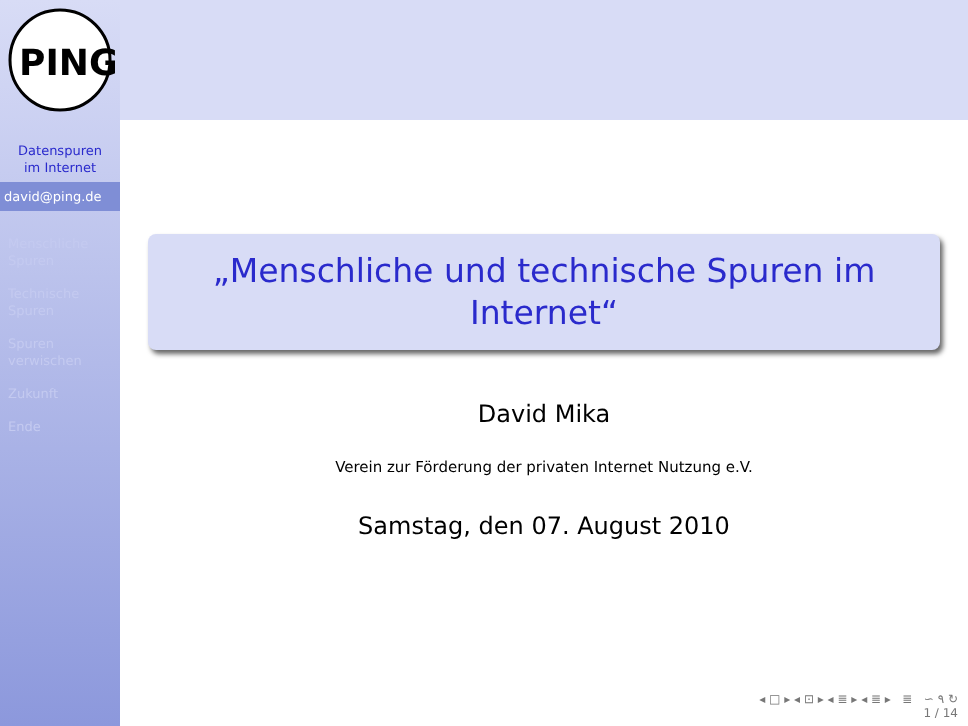PING
Datenspuren im Internet
david@ping.de
Menschliche Spuren
Technische Spuren
Spuren verwischen
Zukunft
Ende
„Menschliche und technische Spuren im Internet“
David Mika
Verein zur Förderung der privaten Internet Nutzung e.V.
Samstag, den 07. August 2010
◂ □ ▸ ◂ ⊡ ▸ ◂ ≣ ▸ ◂ ≣ ▸ ≣ ∽ ۹ ↻
1 / 14